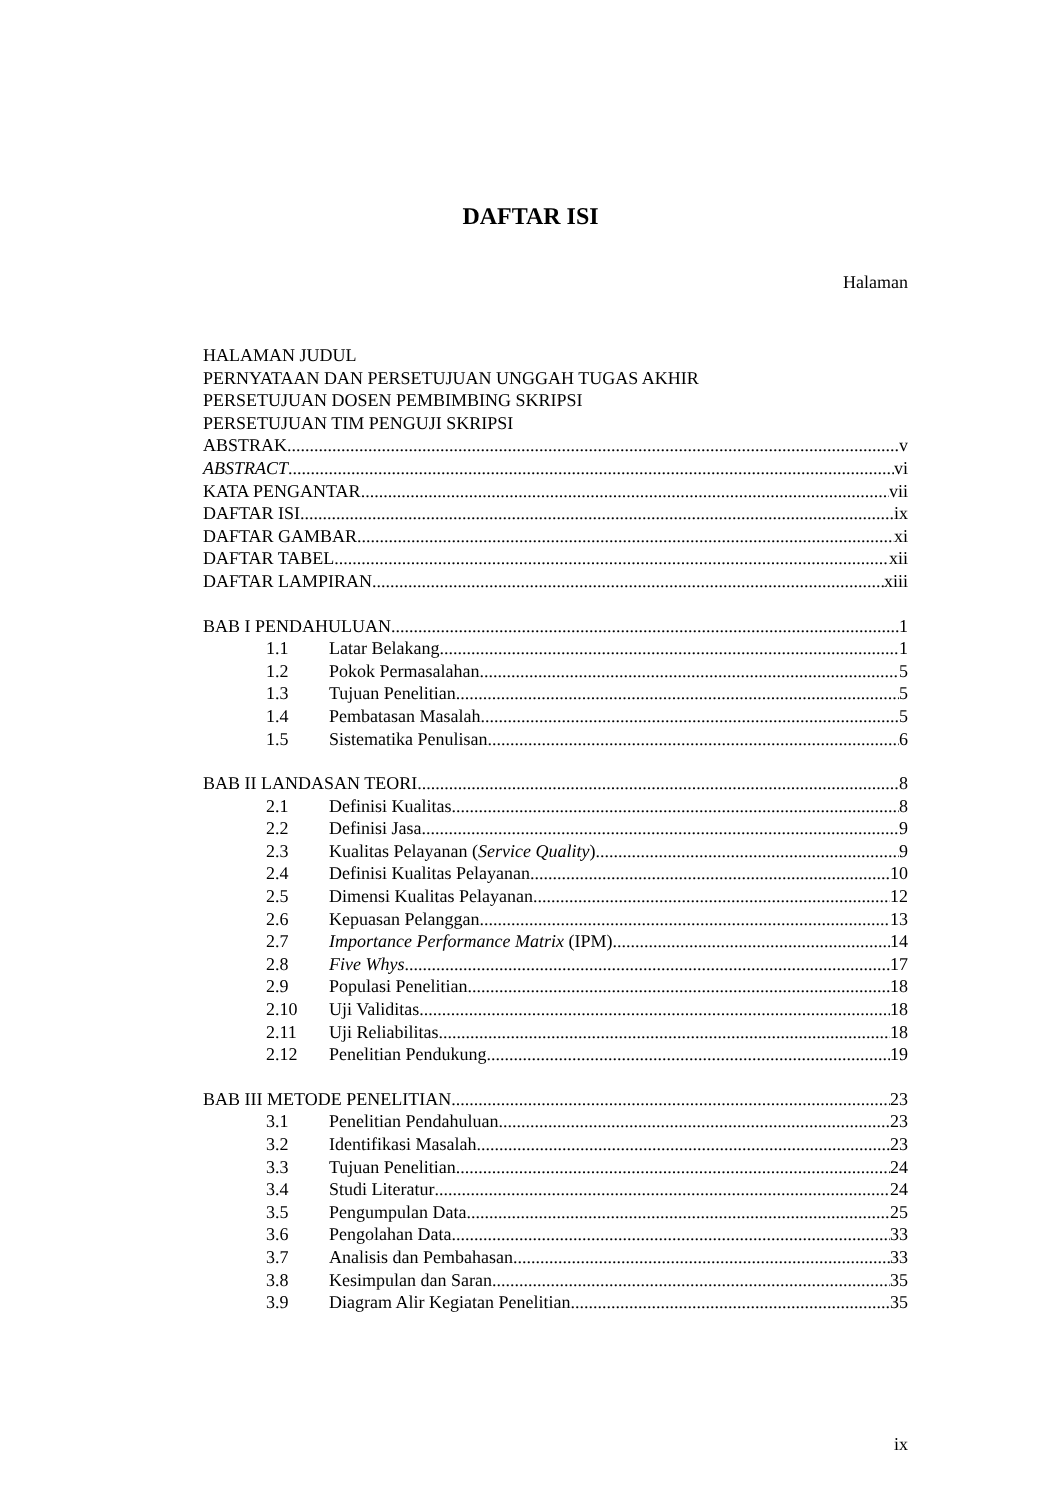DAFTAR ISI
Halaman
HALAMAN JUDUL
PERNYATAAN DAN PERSETUJUAN UNGGAH TUGAS AKHIR
PERSETUJUAN DOSEN PEMBIMBING SKRIPSI
PERSETUJUAN TIM PENGUJI SKRIPSI
ABSTRAK v
ABSTRACT vi
KATA PENGANTAR vii
DAFTAR ISI ix
DAFTAR GAMBAR xi
DAFTAR TABEL xii
DAFTAR LAMPIRAN xiii
BAB I PENDAHULUAN 1
1.1 Latar Belakang 1
1.2 Pokok Permasalahan 5
1.3 Tujuan Penelitian 5
1.4 Pembatasan Masalah 5
1.5 Sistematika Penulisan 6
BAB II LANDASAN TEORI 8
2.1 Definisi Kualitas 8
2.2 Definisi Jasa 9
2.3 Kualitas Pelayanan (Service Quality) 9
2.4 Definisi Kualitas Pelayanan 10
2.5 Dimensi Kualitas Pelayanan 12
2.6 Kepuasan Pelanggan 13
2.7 Importance Performance Matrix (IPM) 14
2.8 Five Whys 17
2.9 Populasi Penelitian 18
2.10 Uji Validitas 18
2.11 Uji Reliabilitas 18
2.12 Penelitian Pendukung 19
BAB III METODE PENELITIAN 23
3.1 Penelitian Pendahuluan 23
3.2 Identifikasi Masalah 23
3.3 Tujuan Penelitian 24
3.4 Studi Literatur 24
3.5 Pengumpulan Data 25
3.6 Pengolahan Data 33
3.7 Analisis dan Pembahasan 33
3.8 Kesimpulan dan Saran 35
3.9 Diagram Alir Kegiatan Penelitian 35
ix